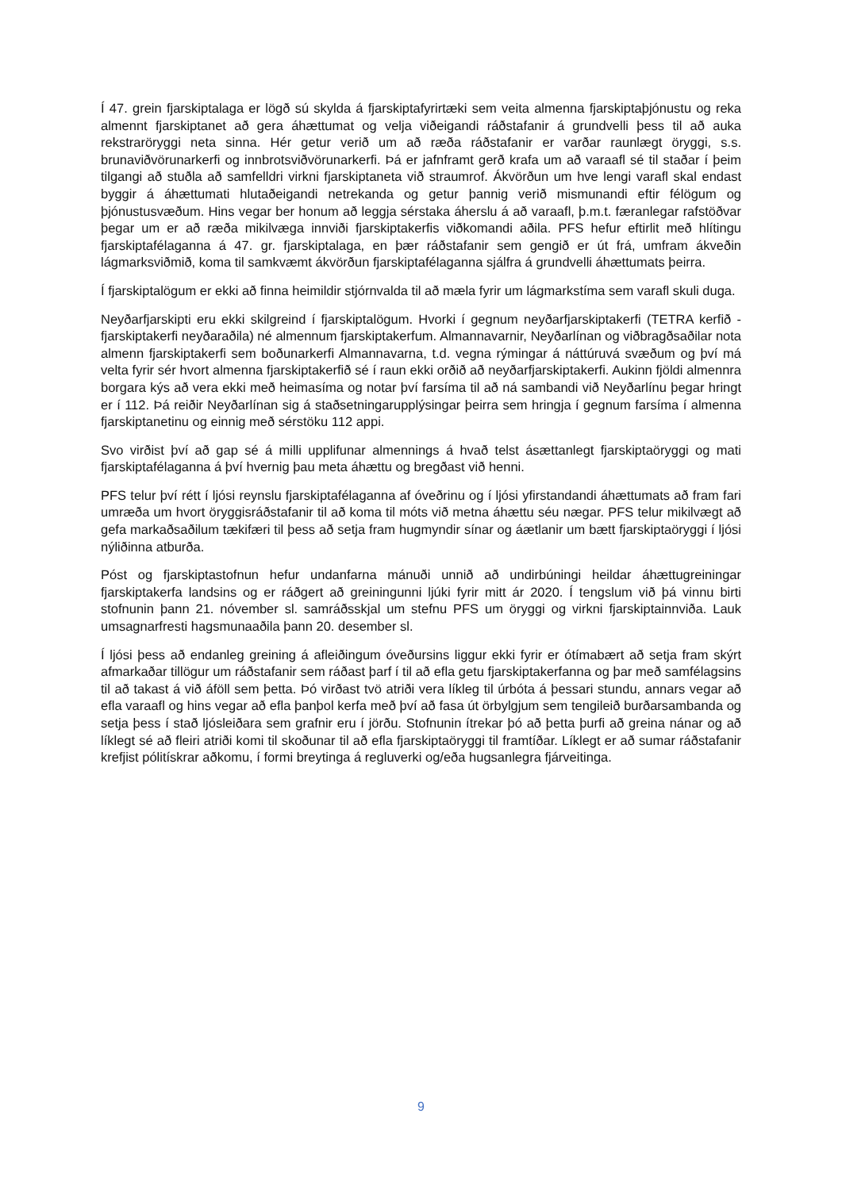Í 47. grein fjarskiptalaga er lögð sú skylda á fjarskiptafyrirtæki sem veita almenna fjarskiptaþjónustu og reka almennt fjarskiptanet að gera áhættumat og velja viðeigandi ráðstafanir á grundvelli þess til að auka rekstraröryggi neta sinna. Hér getur verið um að ræða ráðstafanir er varðar raunlægt öryggi, s.s. brunaviðvörunarkerfi og innbrotsviðvörunarkerfi. Þá er jafnframt gerð krafa um að varaafl sé til staðar í þeim tilgangi að stuðla að samfelldri virkni fjarskiptaneta við straumrof. Ákvörðun um hve lengi varafl skal endast byggir á áhættumati hlutaðeigandi netrekanda og getur þannig verið mismunandi eftir félögum og þjónustusvæðum. Hins vegar ber honum að leggja sérstaka áherslu á að varaafl, þ.m.t. færanlegar rafstöðvar þegar um er að ræða mikilvæga innviði fjarskiptakerfis viðkomandi aðila. PFS hefur eftirlit með hlítingu fjarskiptafélaganna á 47. gr. fjarskiptalaga, en þær ráðstafanir sem gengið er út frá, umfram ákveðin lágmarksviðmið, koma til samkvæmt ákvörðun fjarskiptafélaganna sjálfra á grundvelli áhættumats þeirra.
Í fjarskiptalögum er ekki að finna heimildir stjórnvalda til að mæla fyrir um lágmarkstíma sem varafl skuli duga.
Neyðarfjarskipti eru ekki skilgreind í fjarskiptalögum. Hvorki í gegnum neyðarfjarskiptakerfi (TETRA kerfið - fjarskiptakerfi neyðaraðila) né almennum fjarskiptakerfum. Almannavarnir, Neyðarlínan og viðbragðsaðilar nota almenn fjarskiptakerfi sem boðunarkerfi Almannavarna, t.d. vegna rýmingar á náttúruvá svæðum og því má velta fyrir sér hvort almenna fjarskiptakerfið sé í raun ekki orðið að neyðarfjarskiptakerfi. Aukinn fjöldi almennra borgara kýs að vera ekki með heimasíma og notar því farsíma til að ná sambandi við Neyðarlínu þegar hringt er í 112. Þá reiðir Neyðarlínan sig á staðsetningarupplýsingar þeirra sem hringja í gegnum farsíma í almenna fjarskiptanetinu og einnig með sérstöku 112 appi.
Svo virðist því að gap sé á milli upplifunar almennings á hvað telst ásættanlegt fjarskiptaöryggi og mati fjarskiptafélaganna á því hvernig þau meta áhættu og bregðast við henni.
PFS telur því rétt í ljósi reynslu fjarskiptafélaganna af óveðrinu og í ljósi yfirstandandi áhættumats að fram fari umræða um hvort öryggisráðstafanir til að koma til móts við metna áhættu séu nægar. PFS telur mikilvægt að gefa markaðsaðilum tækifæri til þess að setja fram hugmyndir sínar og áætlanir um bætt fjarskiptaöryggi í ljósi nýliðinna atburða.
Póst og fjarskiptastofnun hefur undanfarna mánuði unnið að undirbúningi heildar áhættugreiningar fjarskiptakerfa landsins og er ráðgert að greiningunni ljúki fyrir mitt ár 2020. Í tengslum við þá vinnu birti stofnunin þann 21. nóvember sl. samráðsskjal um stefnu PFS um öryggi og virkni fjarskiptainnviða. Lauk umsagnarfresti hagsmunaaðila þann 20. desember sl.
Í ljósi þess að endanleg greining á afleiðingum óveðursins liggur ekki fyrir er ótímabært að setja fram skýrt afmarkaðar tillögur um ráðstafanir sem ráðast þarf í til að efla getu fjarskiptakerfanna og þar með samfélagsins til að takast á við áföll sem þetta. Þó virðast tvö atriði vera líkleg til úrbóta á þessari stundu, annars vegar að efla varaafl og hins vegar að efla þanþol kerfa með því að fasa út örbylgjum sem tengileið burðarsambanda og setja þess í stað ljósleiðara sem grafnir eru í jörðu. Stofnunin ítrekar þó að þetta þurfi að greina nánar og að líklegt sé að fleiri atriði komi til skoðunar til að efla fjarskiptaöryggi til framtíðar. Líklegt er að sumar ráðstafanir krefjist pólitískrar aðkomu, í formi breytinga á regluverki og/eða hugsanlegra fjárveitinga.
9